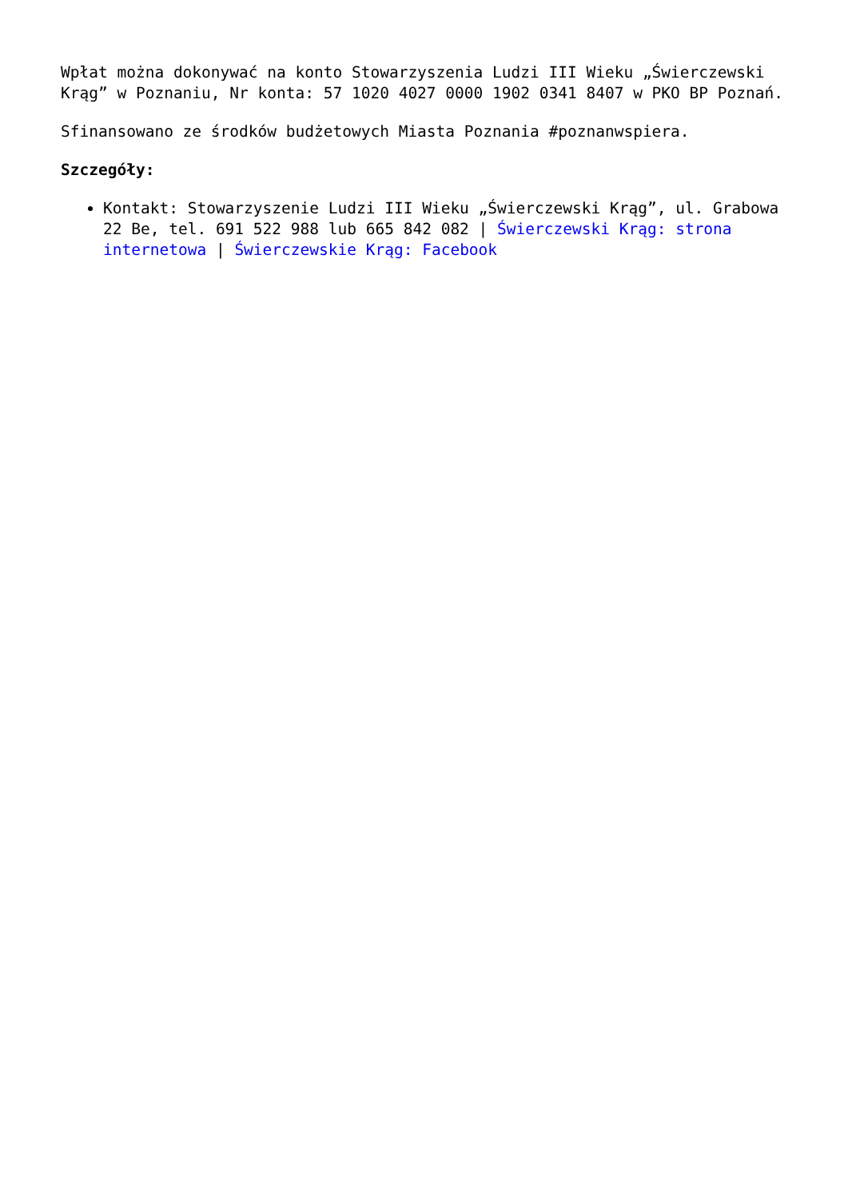Wpłat można dokonywać na konto Stowarzyszenia Ludzi III Wieku „Świerczewski Krąg” w Poznaniu, Nr konta: 57 1020 4027 0000 1902 0341 8407 w PKO BP Poznań.
Sfinansowano ze środków budżetowych Miasta Poznania #poznanwspiera.
Szczegóły:
Kontakt: Stowarzyszenie Ludzi III Wieku „Świerczewski Krąg”, ul. Grabowa 22 Be, tel. 691 522 988 lub 665 842 082 | Świerczewski Krąg: strona internetowa | Świerczewskie Krąg: Facebook